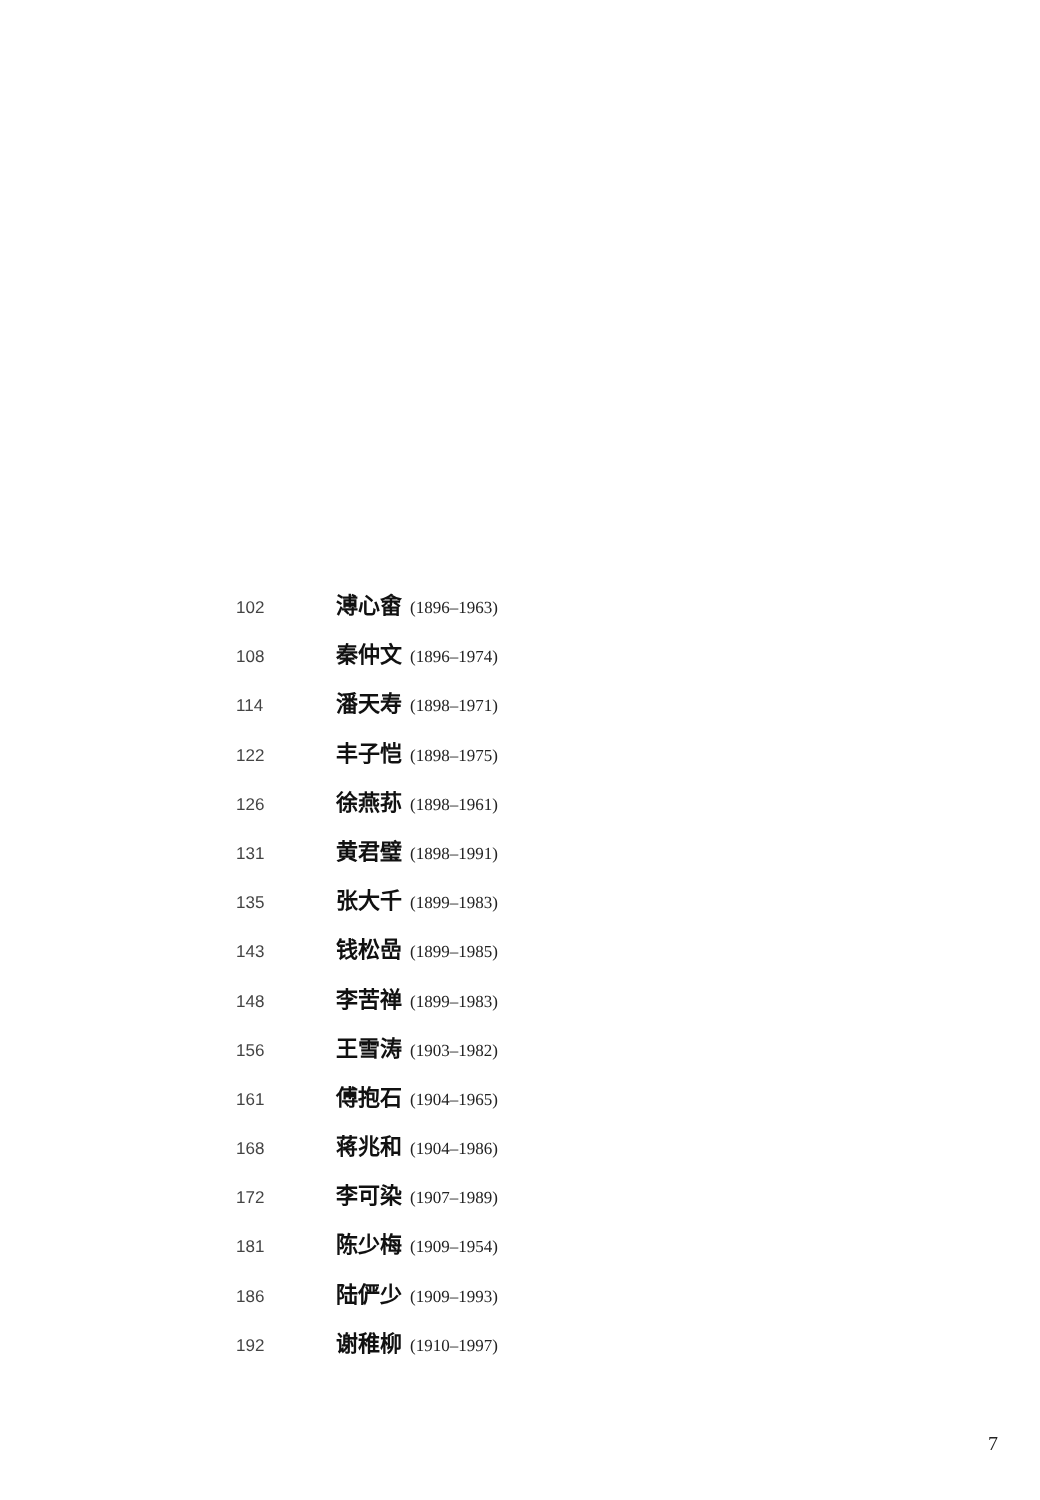102 溥心畬 (1896–1963)
108 秦仲文 (1896–1974)
114 潘天寿 (1898–1971)
122 丰子恺 (1898–1975)
126 徐燕荪 (1898–1961)
131 黄君璧 (1898–1991)
135 张大千 (1899–1983)
143 钱松嵒 (1899–1985)
148 李苦禅 (1899–1983)
156 王雪涛 (1903–1982)
161 傅抱石 (1904–1965)
168 蒋兆和 (1904–1986)
172 李可染 (1907–1989)
181 陈少梅 (1909–1954)
186 陆俨少 (1909–1993)
192 谢稚柳 (1910–1997)
7